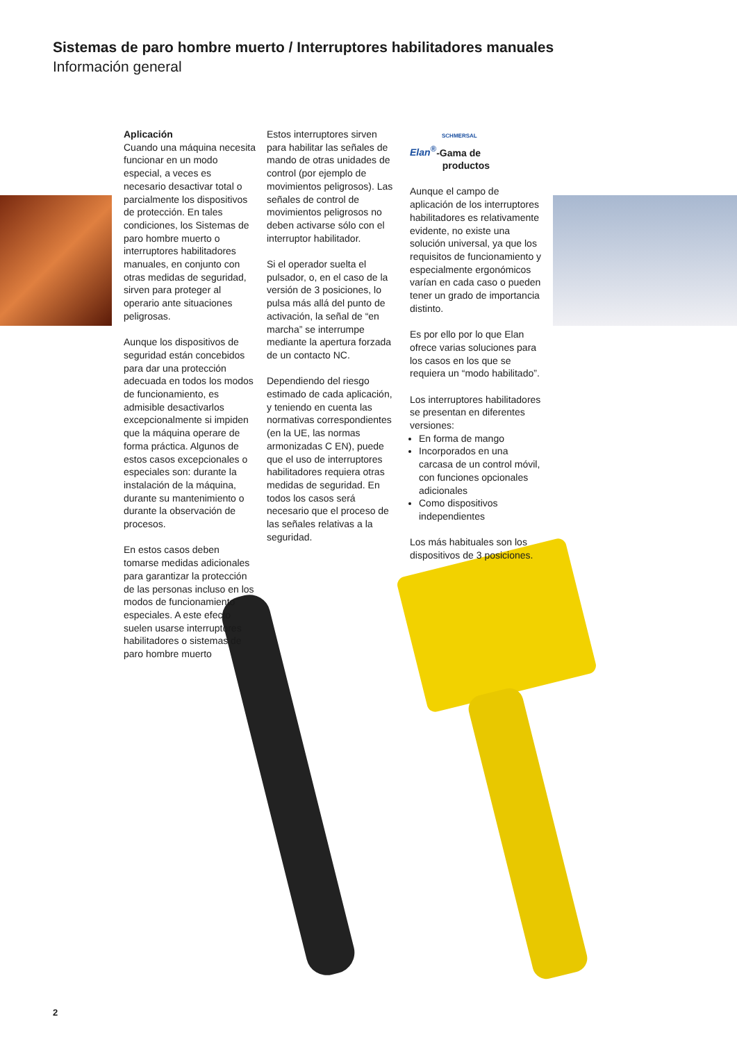Sistemas de paro hombre muerto / Interruptores habilitadores manuales
Información general
Aplicación
Cuando una máquina necesita funcionar en un modo especial, a veces es necesario desactivar total o parcialmente los dispositivos de protección. En tales condiciones, los Sistemas de paro hombre muerto o interruptores habilitadores manuales, en conjunto con otras medidas de seguridad, sirven para proteger al operario ante situaciones peligrosas.
Aunque los dispositivos de seguridad están concebidos para dar una protección adecuada en todos los modos de funcionamiento, es admisible desactivarlos excepcionalmente si impiden que la máquina operare de forma práctica. Algunos de estos casos excepcionales o especiales son: durante la instalación de la máquina, durante su mantenimiento o durante la observación de procesos.
En estos casos deben tomarse medidas adicionales para garantizar la protección de las personas incluso en los modos de funcionamiento especiales. A este efecto suelen usarse interruptores habilitadores o sistemas de paro hombre muerto
Estos interruptores sirven para habilitar las señales de mando de otras unidades de control (por ejemplo de movimientos peligrosos). Las señales de control de movimientos peligrosos no deben activarse sólo con el interruptor habilitador.
Si el operador suelta el pulsador, o, en el caso de la versión de 3 posiciones, lo pulsa más allá del punto de activación, la señal de “en marcha” se interrumpe mediante la apertura forzada de un contacto NC.
Dependiendo del riesgo estimado de cada aplicación, y teniendo en cuenta las normativas correspondientes (en la UE, las normas armonizadas C EN), puede que el uso de interruptores habilitadores requiera otras medidas de seguridad. En todos los casos será necesario que el proceso de las señales relativas a la seguridad.
SCHMERSAL
Elan<sup>®</sup>-Gama de
productos
Aunque el campo de aplicación de los interruptores habilitadores es relativamente evidente, no existe una solución universal, ya que los requisitos de funcionamiento y especialmente ergonómicos varían en cada caso o pueden tener un grado de importancia distinto.
Es por ello por lo que Elan ofrece varias soluciones para los casos en los que se requiera un “modo habilitado”.
Los interruptores habilitadores se presentan en diferentes versiones:
En forma de mango
Incorporados en una carcasa de un control móvil, con funciones opcionales adicionales
Como dispositivos independientes
Los más habituales son los dispositivos de 3 posiciones.
2